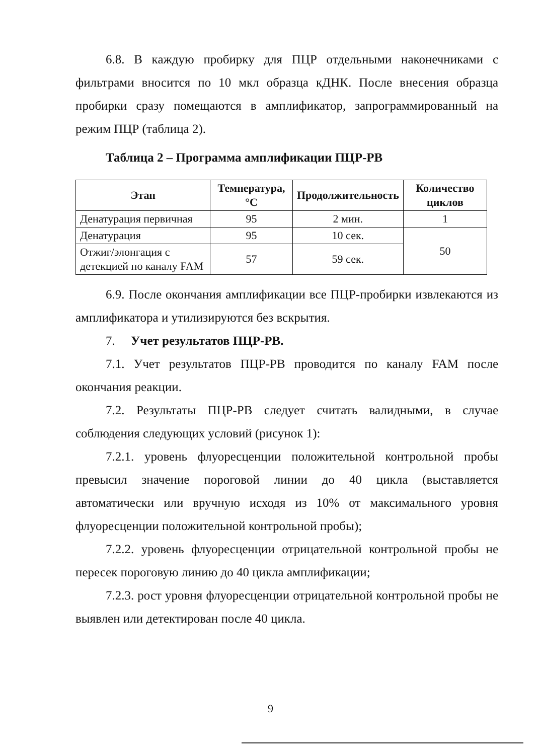6.8. В каждую пробирку для ПЦР отдельными наконечниками с фильтрами вносится по 10 мкл образца кДНК. После внесения образца пробирки сразу помещаются в амплификатор, запрограммированный на режим ПЦР (таблица 2).
Таблица 2 – Программа амплификации ПЦР-РВ
| Этап | Температура, °С | Продолжительность | Количество циклов |
| --- | --- | --- | --- |
| Денатурация первичная | 95 | 2 мин. | 1 |
| Денатурация | 95 | 10 сек. | 50 |
| Отжиг/элонгация с детекцией по каналу FAM | 57 | 59 сек. | |
6.9. После окончания амплификации все ПЦР-пробирки извлекаются из амплификатора и утилизируются без вскрытия.
7. Учет результатов ПЦР-РВ.
7.1. Учет результатов ПЦР-РВ проводится по каналу FAM после окончания реакции.
7.2. Результаты ПЦР-РВ следует считать валидными, в случае соблюдения следующих условий (рисунок 1):
7.2.1. уровень флуоресценции положительной контрольной пробы превысил значение пороговой линии до 40 цикла (выставляется автоматически или вручную исходя из 10% от максимального уровня флуоресценции положительной контрольной пробы);
7.2.2. уровень флуоресценции отрицательной контрольной пробы не пересек пороговую линию до 40 цикла амплификации;
7.2.3. рост уровня флуоресценции отрицательной контрольной пробы не выявлен или детектирован после 40 цикла.
9